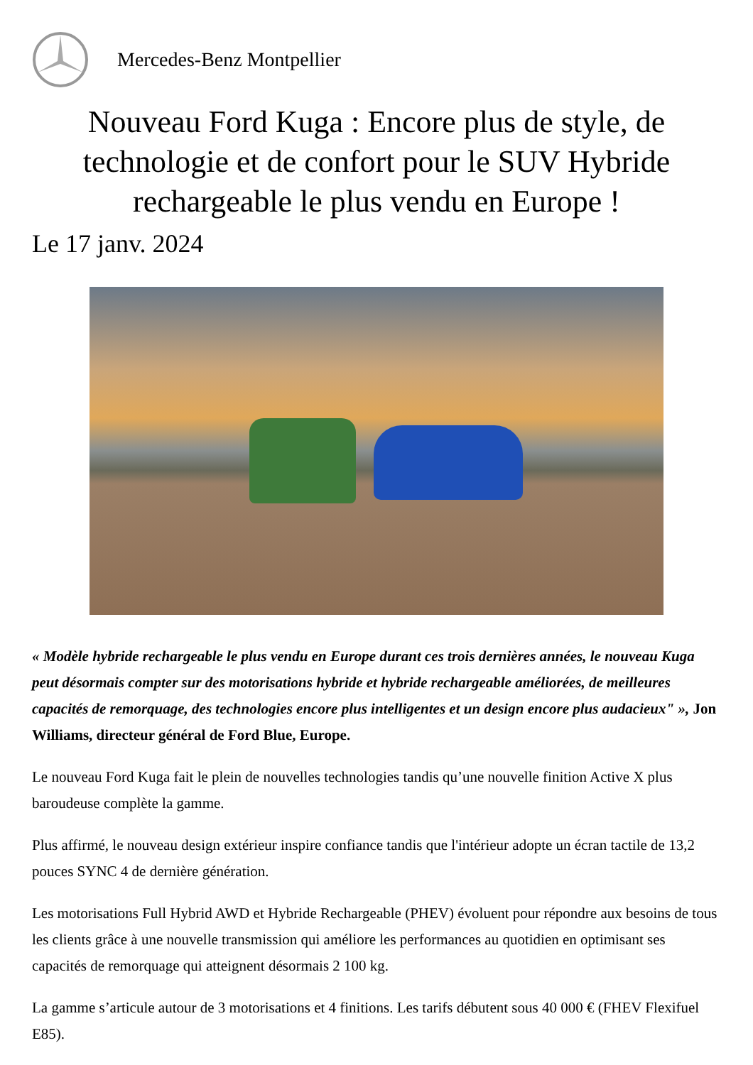Mercedes-Benz Montpellier
Nouveau Ford Kuga : Encore plus de style, de technologie et de confort pour le SUV Hybride rechargeable le plus vendu en Europe !
Le 17 janv. 2024
« Modèle hybride rechargeable le plus vendu en Europe durant ces trois dernières années, le nouveau Kuga peut désormais compter sur des motorisations hybride et hybride rechargeable améliorées, de meilleures capacités de remorquage, des technologies encore plus intelligentes et un design encore plus audacieux" », Jon Williams, directeur général de Ford Blue, Europe.
Le nouveau Ford Kuga fait le plein de nouvelles technologies tandis qu’une nouvelle finition Active X plus baroudeuse complète la gamme.
Plus affirmé, le nouveau design extérieur inspire confiance tandis que l'intérieur adopte un écran tactile de 13,2 pouces SYNC 4 de dernière génération.
Les motorisations Full Hybrid AWD et Hybride Rechargeable (PHEV) évoluent pour répondre aux besoins de tous les clients grâce à une nouvelle transmission qui améliore les performances au quotidien en optimisant ses capacités de remorquage qui atteignent désormais 2 100 kg.
La gamme s’articule autour de 3 motorisations et 4 finitions. Les tarifs débutent sous 40 000 € (FHEV Flexifuel E85).